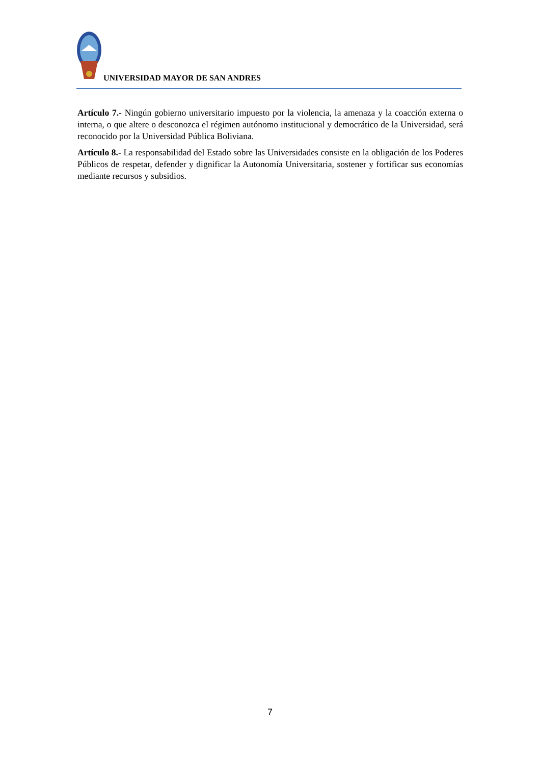UNIVERSIDAD MAYOR DE SAN ANDRES
Artículo 7.- Ningún gobierno universitario impuesto por la violencia, la amenaza y la coacción externa o interna, o que altere o desconozca el régimen autónomo institucional y democrático de la Universidad, será reconocido por la Universidad Pública Boliviana.
Artículo 8.- La responsabilidad del Estado sobre las Universidades consiste en la obligación de los Poderes Públicos de respetar, defender y dignificar la Autonomía Universitaria, sostener y fortificar sus economías mediante recursos y subsidios.
7